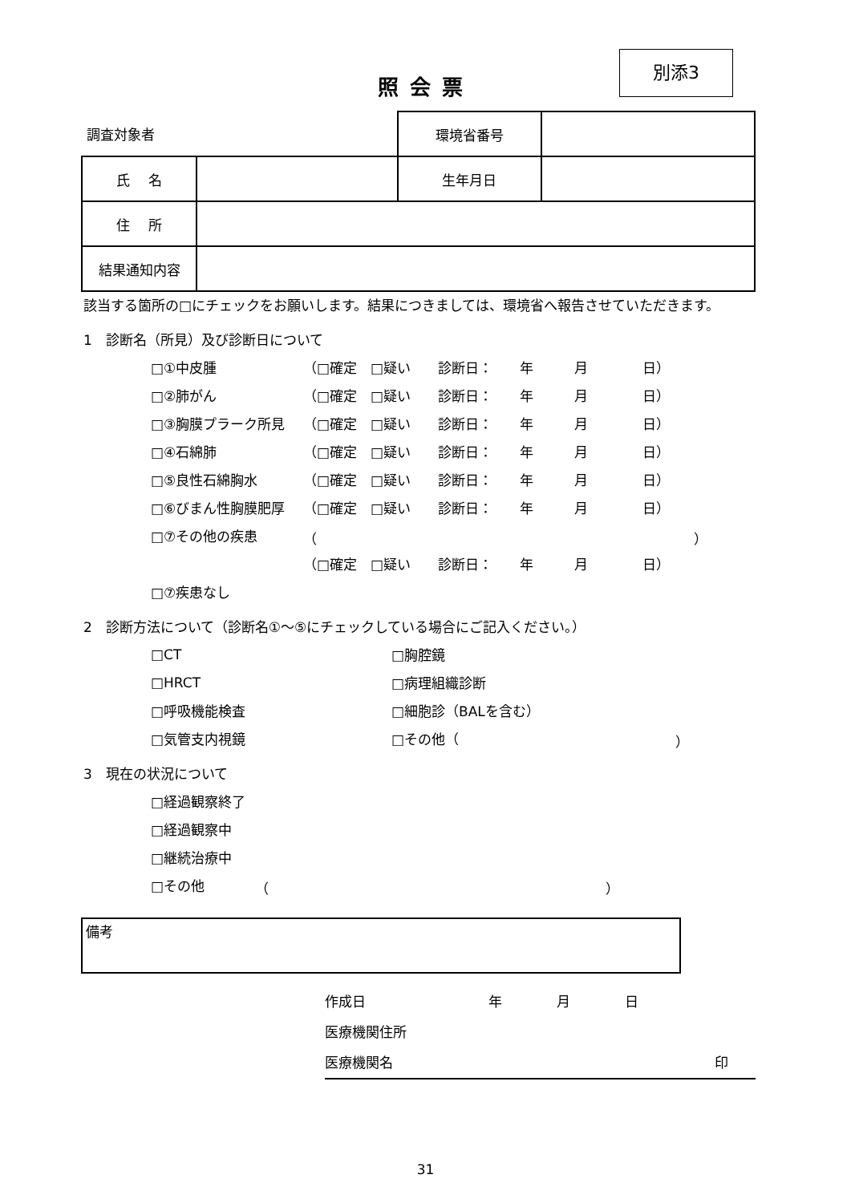照会票
別添3
| 調査対象者 | | 環境省番号 | |
| 氏 名 | | 生年月日 | |
| 住 所 | | | |
| 結果通知内容 | | | |
該当する箇所の□にチェックをお願いします。結果につきましては、環境省へ報告させていただきます。
1　診断名（所見）及び診断日について
□①中皮腫 （□確定　□疑い　　診断日：　　年　　　月　　　　日）
□②肺がん （□確定　□疑い　　診断日：　　年　　　月　　　　日）
□③胸膜プラーク所見 （□確定　□疑い　　診断日：　　年　　　月　　　　日）
□④石綿肺 （□確定　□疑い　　診断日：　　年　　　月　　　　日）
□⑤良性石綿胸水 （□確定　□疑い　　診断日：　　年　　　月　　　　日）
□⑥びまん性胸膜肥厚 （□確定　□疑い　　診断日：　　年　　　月　　　　日）
□⑦その他の疾患 （ ）
（□確定　□疑い　　診断日：　　年　　　月　　　　日）
□⑦疾患なし
2　診断方法について（診断名①～⑤にチェックしている場合にご記入ください。）
□CT □胸腔鏡
□HRCT □病理組織診断
□呼吸機能検査 □細胞診（BALを含む）
□気管支内視鏡 □その他（ ）
3　現在の状況について
□経過観察終了
□経過観察中
□継続治療中
□その他 （ ）
備考
作成日　　　　　　　　　年　　　　月　　　　日
医療機関住所
医療機関名 印
31